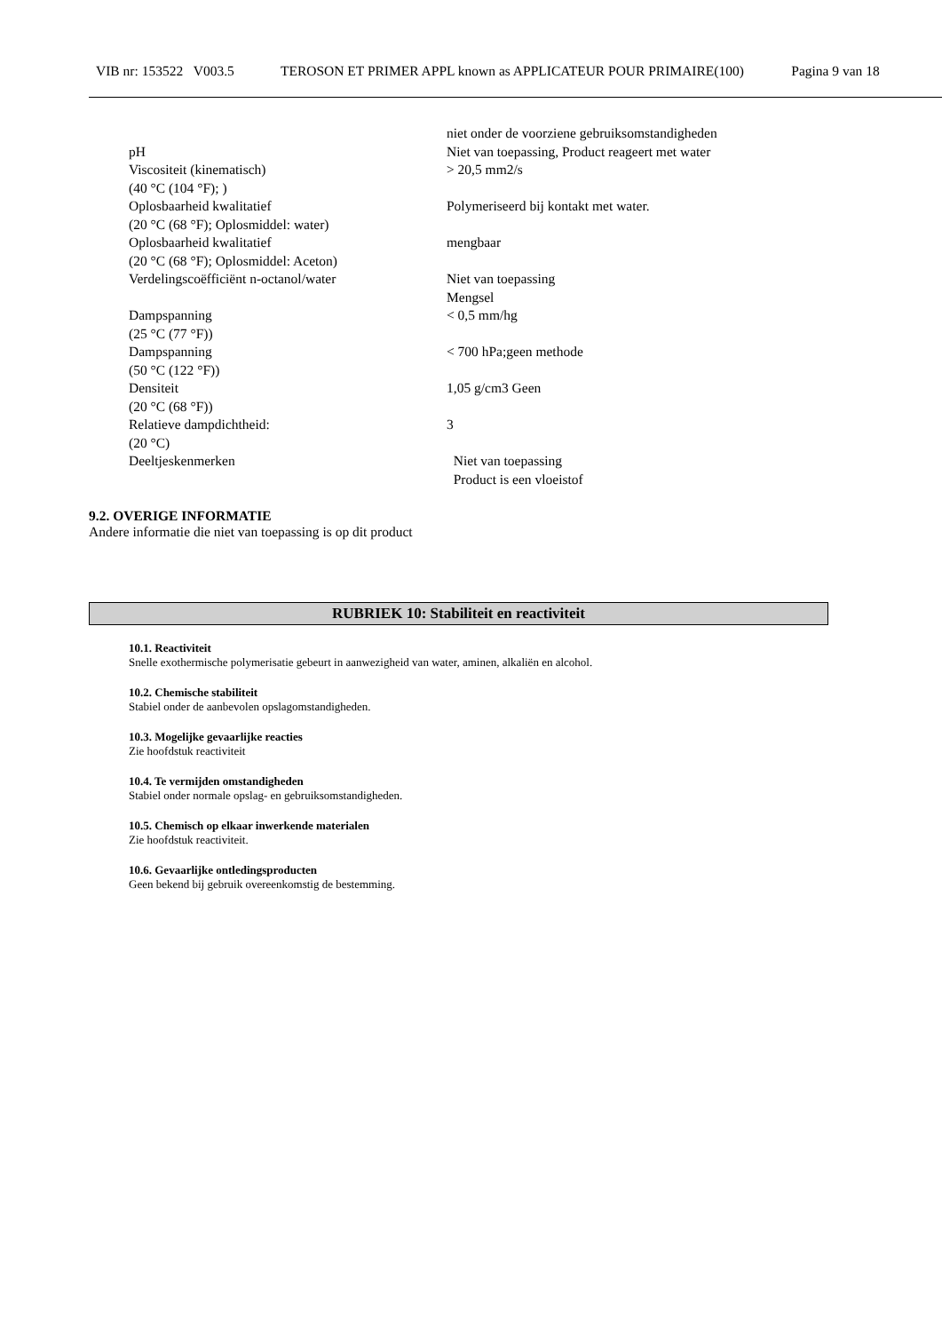VIB nr: 153522 V003.5
TEROSON ET PRIMER APPL known as APPLICATEUR POUR PRIMAIRE(100)
Pagina 9 van 18
| | niet onder de voorziene gebruiksomstandigheden |
| pH | Niet van toepassing, Product reageert met water |
| Viscositeit (kinematisch) (40 °C (104 °F); ) | > 20,5 mm2/s |
| Oplosbaarheid kwalitatief (20 °C (68 °F); Oplosmiddel: water) | Polymeriseerd bij kontakt met water. |
| Oplosbaarheid kwalitatief (20 °C (68 °F); Oplosmiddel: Aceton) | mengbaar |
| Verdelingscoëfficiënt n-octanol/water | Niet van toepassing Mengsel |
| Dampspanning (25 °C (77 °F)) | < 0,5 mm/hg |
| Dampspanning (50 °C (122 °F)) | < 700 hPa;geen methode |
| Densiteit (20 °C (68 °F)) | 1,05 g/cm3 Geen |
| Relatieve dampdichtheid: (20 °C) | 3 |
| Deeltjeskenmerken | Niet van toepassing Product is een vloeistof |
9.2. OVERIGE INFORMATIE
Andere informatie die niet van toepassing is op dit product
RUBRIEK 10: Stabiliteit en reactiviteit
10.1. Reactiviteit
Snelle exothermische polymerisatie gebeurt in aanwezigheid van water, aminen, alkaliën en alcohol.
10.2. Chemische stabiliteit
Stabiel onder de aanbevolen opslagomstandigheden.
10.3. Mogelijke gevaarlijke reacties
Zie hoofdstuk reactiviteit
10.4. Te vermijden omstandigheden
Stabiel onder normale opslag- en gebruiksomstandigheden.
10.5. Chemisch op elkaar inwerkende materialen
Zie hoofdstuk reactiviteit.
10.6. Gevaarlijke ontledingsproducten
Geen bekend bij gebruik overeenkomstig de bestemming.